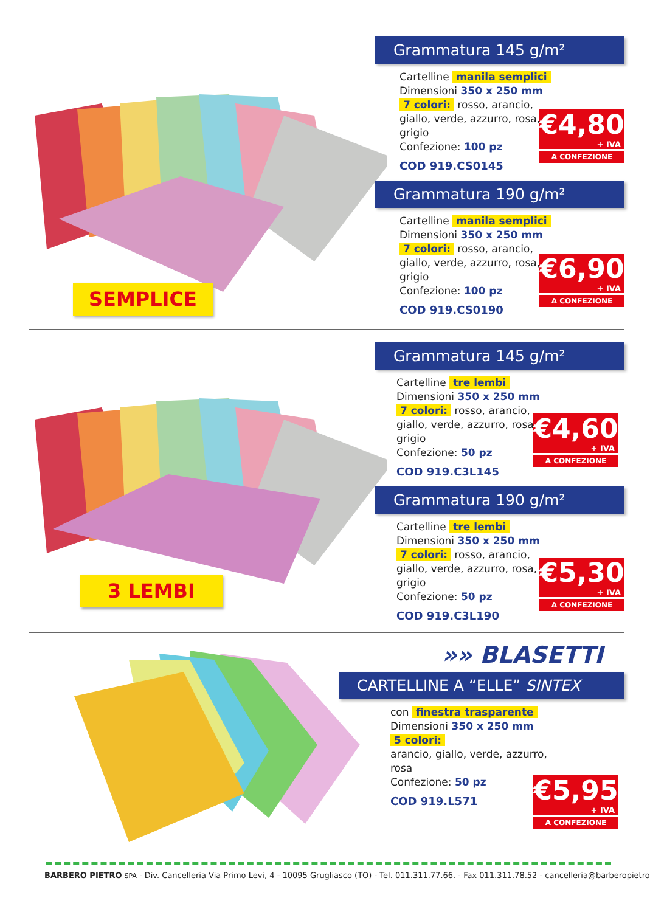SEMPLICE
Grammatura 145 g/m²
€4,80
+ IVA
A CONFEZIONE
Cartelline manila semplici
Dimensioni 350 x 250 mm
7 colori: rosso, arancio, giallo, verde, azzurro, rosa, grigio
Confezione: 100 pz
COD 919.CS0145
Grammatura 190 g/m²
€6,90
+ IVA
A CONFEZIONE
Cartelline manila semplici
Dimensioni 350 x 250 mm
7 colori: rosso, arancio, giallo, verde, azzurro, rosa, grigio
Confezione: 100 pz
COD 919.CS0190
3 LEMBI
Grammatura 145 g/m²
€4,60
+ IVA
A CONFEZIONE
Cartelline tre lembi
Dimensioni 350 x 250 mm
7 colori: rosso, arancio, giallo, verde, azzurro, rosa, grigio
Confezione: 50 pz
COD 919.C3L145
Grammatura 190 g/m²
€5,30
+ IVA
A CONFEZIONE
Cartelline tre lembi
Dimensioni 350 x 250 mm
7 colori: rosso, arancio, giallo, verde, azzurro, rosa, grigio
Confezione: 50 pz
COD 919.C3L190
»» BLASETTI
CARTELLINE A “ELLE” SINTEX
€5,95
+ IVA
A CONFEZIONE
con finestra trasparente
Dimensioni 350 x 250 mm
5 colori:
arancio, giallo, verde, azzurro, rosa
Confezione: 50 pz
COD 919.L571
BARBERO PIETRO SPA - Div. Cancelleria Via Primo Levi, 4 - 10095 Grugliasco (TO) - Tel. 011.311.77.66. - Fax 011.311.78.52 - cancelleria@barberopietro.it